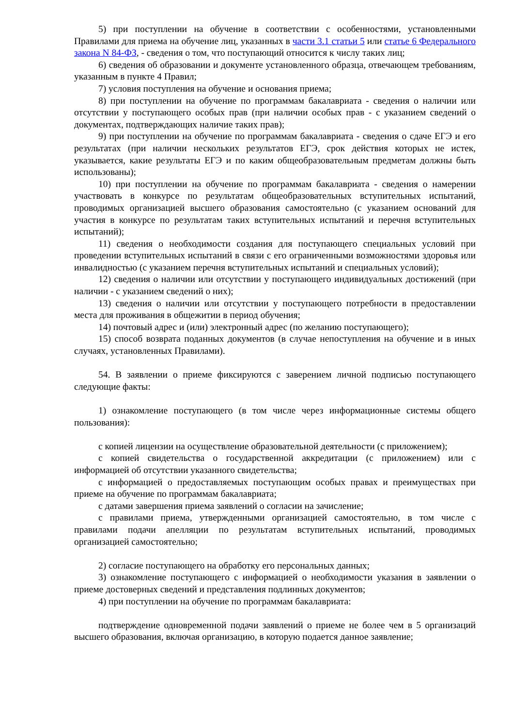5) при поступлении на обучение в соответствии с особенностями, установленными Правилами для приема на обучение лиц, указанных в части 3.1 статьи 5 или статье 6 Федерального закона N 84-ФЗ, - сведения о том, что поступающий относится к числу таких лиц;
6) сведения об образовании и документе установленного образца, отвечающем требованиям, указанным в пункте 4 Правил;
7) условия поступления на обучение и основания приема;
8) при поступлении на обучение по программам бакалавриата - сведения о наличии или отсутствии у поступающего особых прав (при наличии особых прав - с указанием сведений о документах, подтверждающих наличие таких прав);
9) при поступлении на обучение по программам бакалавриата - сведения о сдаче ЕГЭ и его результатах (при наличии нескольких результатов ЕГЭ, срок действия которых не истек, указывается, какие результаты ЕГЭ и по каким общеобразовательным предметам должны быть использованы);
10) при поступлении на обучение по программам бакалавриата - сведения о намерении участвовать в конкурсе по результатам общеобразовательных вступительных испытаний, проводимых организацией высшего образования самостоятельно (с указанием оснований для участия в конкурсе по результатам таких вступительных испытаний и перечня вступительных испытаний);
11) сведения о необходимости создания для поступающего специальных условий при проведении вступительных испытаний в связи с его ограниченными возможностями здоровья или инвалидностью (с указанием перечня вступительных испытаний и специальных условий);
12) сведения о наличии или отсутствии у поступающего индивидуальных достижений (при наличии - с указанием сведений о них);
13) сведения о наличии или отсутствии у поступающего потребности в предоставлении места для проживания в общежитии в период обучения;
14) почтовый адрес и (или) электронный адрес (по желанию поступающего);
15) способ возврата поданных документов (в случае непоступления на обучение и в иных случаях, установленных Правилами).
54. В заявлении о приеме фиксируются с заверением личной подписью поступающего следующие факты:
1) ознакомление поступающего (в том числе через информационные системы общего пользования):
с копией лицензии на осуществление образовательной деятельности (с приложением);
с копией свидетельства о государственной аккредитации (с приложением) или с информацией об отсутствии указанного свидетельства;
с информацией о предоставляемых поступающим особых правах и преимуществах при приеме на обучение по программам бакалавриата;
с датами завершения приема заявлений о согласии на зачисление;
с правилами приема, утвержденными организацией самостоятельно, в том числе с правилами подачи апелляции по результатам вступительных испытаний, проводимых организацией самостоятельно;
2) согласие поступающего на обработку его персональных данных;
3) ознакомление поступающего с информацией о необходимости указания в заявлении о приеме достоверных сведений и представления подлинных документов;
4) при поступлении на обучение по программам бакалавриата:
подтверждение одновременной подачи заявлений о приеме не более чем в 5 организаций высшего образования, включая организацию, в которую подается данное заявление;